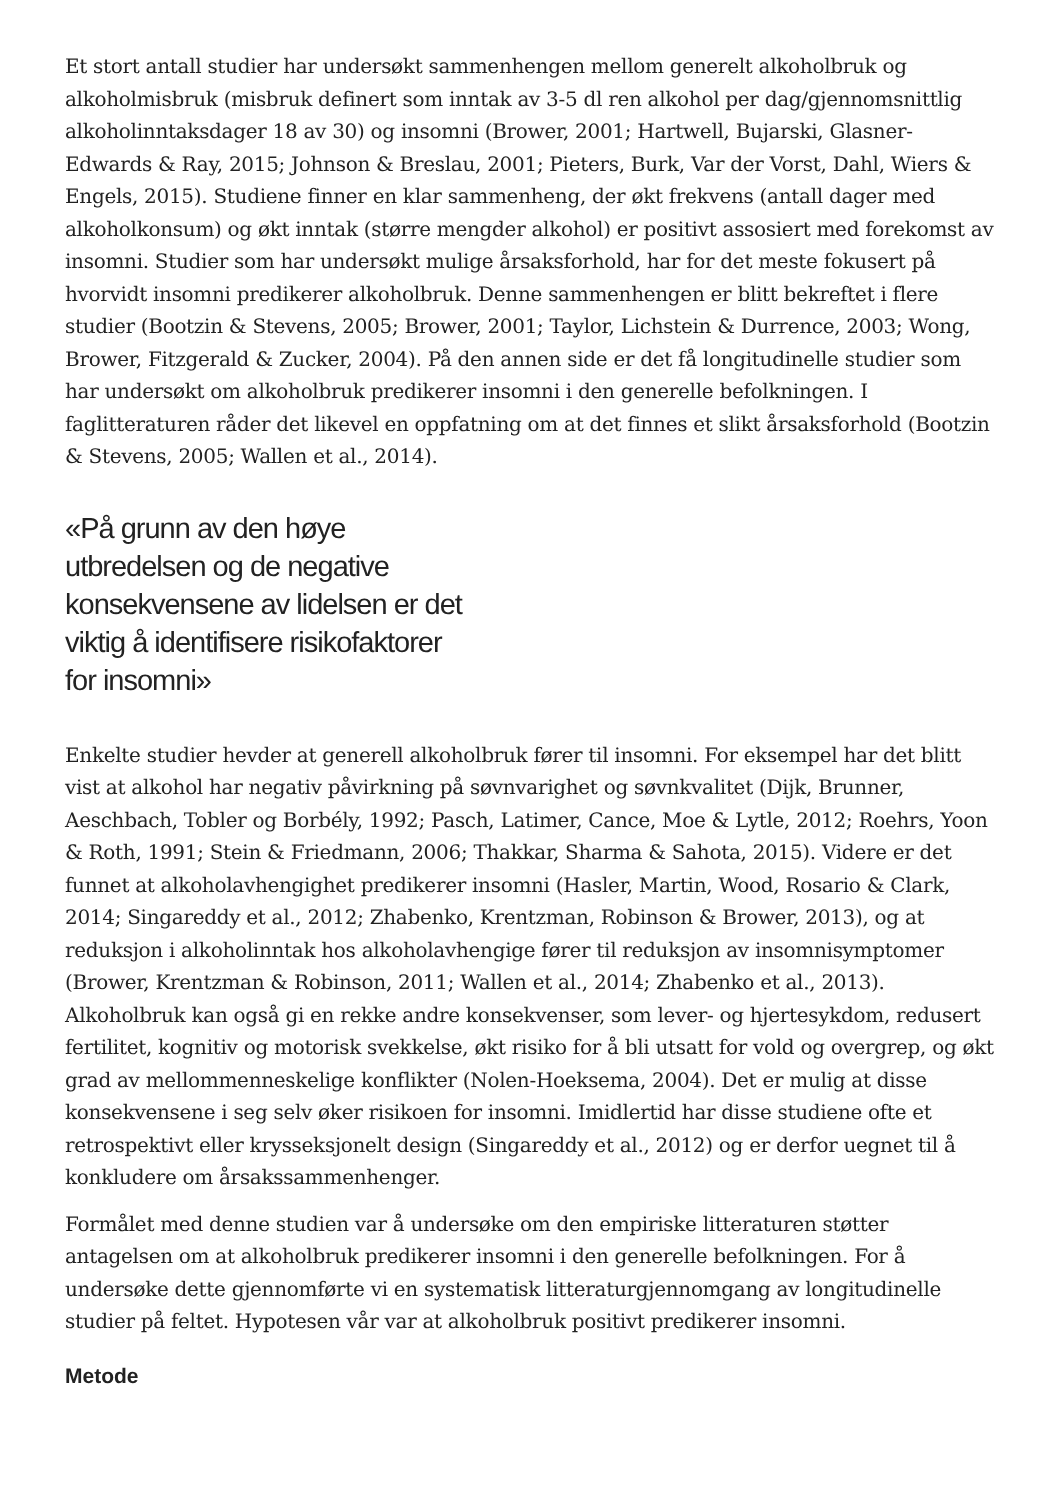Et stort antall studier har undersøkt sammenhengen mellom generelt alkoholbruk og alkoholmisbruk (misbruk definert som inntak av 3-5 dl ren alkohol per dag/gjennomsnittlig alkoholinntaksdager 18 av 30) og insomni (Brower, 2001; Hartwell, Bujarski, Glasner-Edwards & Ray, 2015; Johnson & Breslau, 2001; Pieters, Burk, Var der Vorst, Dahl, Wiers & Engels, 2015). Studiene finner en klar sammenheng, der økt frekvens (antall dager med alkoholkonsum) og økt inntak (større mengder alkohol) er positivt assosiert med forekomst av insomni. Studier som har undersøkt mulige årsaksforhold, har for det meste fokusert på hvorvidt insomni predikerer alkoholbruk. Denne sammenhengen er blitt bekreftet i flere studier (Bootzin & Stevens, 2005; Brower, 2001; Taylor, Lichstein & Durrence, 2003; Wong, Brower, Fitzgerald & Zucker, 2004). På den annen side er det få longitudinelle studier som har undersøkt om alkoholbruk predikerer insomni i den generelle befolkningen. I faglitteraturen råder det likevel en oppfatning om at det finnes et slikt årsaksforhold (Bootzin & Stevens, 2005; Wallen et al., 2014).
«På grunn av den høye utbredelsen og de negative konsekvensene av lidelsen er det viktig å identifisere risikofaktorer for insomni»
Enkelte studier hevder at generell alkoholbruk fører til insomni. For eksempel har det blitt vist at alkohol har negativ påvirkning på søvnvarighet og søvnkvalitet (Dijk, Brunner, Aeschbach, Tobler og Borbély, 1992; Pasch, Latimer, Cance, Moe & Lytle, 2012; Roehrs, Yoon & Roth, 1991; Stein & Friedmann, 2006; Thakkar, Sharma & Sahota, 2015). Videre er det funnet at alkoholavhengighet predikerer insomni (Hasler, Martin, Wood, Rosario & Clark, 2014; Singareddy et al., 2012; Zhabenko, Krentzman, Robinson & Brower, 2013), og at reduksjon i alkoholinntak hos alkoholavhengige fører til reduksjon av insomnisymptomer (Brower, Krentzman & Robinson, 2011; Wallen et al., 2014; Zhabenko et al., 2013). Alkoholbruk kan også gi en rekke andre konsekvenser, som lever- og hjertesykdom, redusert fertilitet, kognitiv og motorisk svekkelse, økt risiko for å bli utsatt for vold og overgrep, og økt grad av mellommenneskelige konflikter (Nolen-Hoeksema, 2004). Det er mulig at disse konsekvensene i seg selv øker risikoen for insomni. Imidlertid har disse studiene ofte et retrospektivt eller krysseksjonelt design (Singareddy et al., 2012) og er derfor uegnet til å konkludere om årsakssammenhenger.
Formålet med denne studien var å undersøke om den empiriske litteraturen støtter antagelsen om at alkoholbruk predikerer insomni i den generelle befolkningen. For å undersøke dette gjennomførte vi en systematisk litteraturgjennomgang av longitudinelle studier på feltet. Hypotesen vår var at alkoholbruk positivt predikerer insomni.
Metode